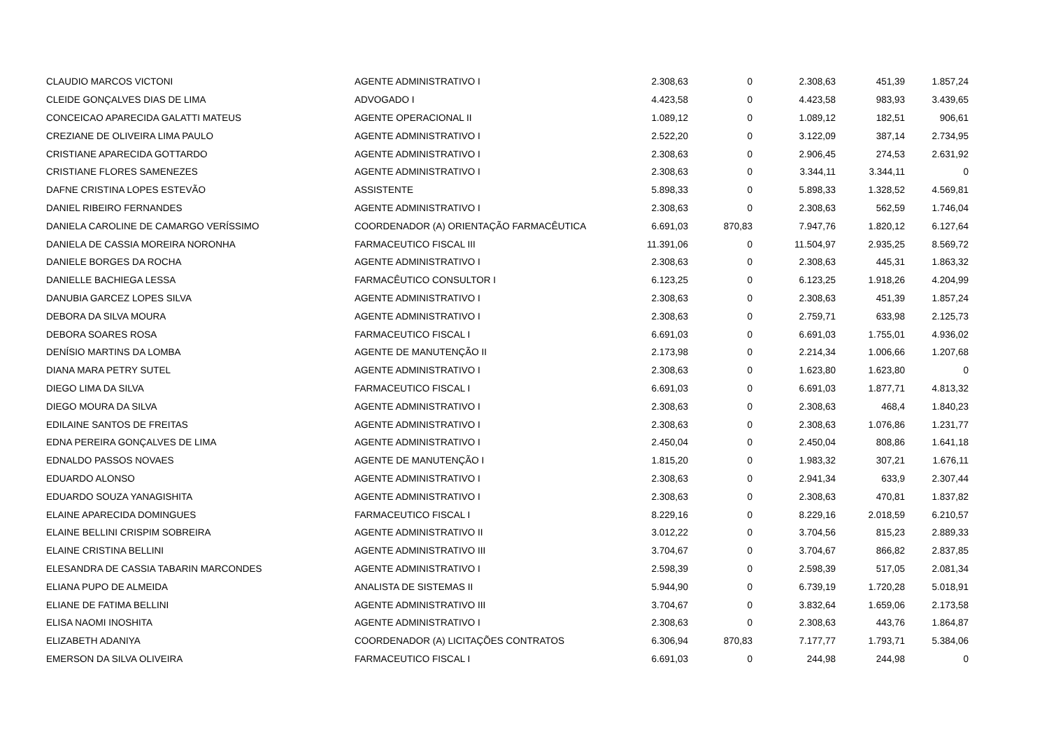| CLAUDIO MARCOS VICTONI | AGENTE ADMINISTRATIVO I | 2.308,63 | 0 | 2.308,63 | 451,39 | 1.857,24 |
| CLEIDE GONÇALVES DIAS DE LIMA | ADVOGADO I | 4.423,58 | 0 | 4.423,58 | 983,93 | 3.439,65 |
| CONCEICAO APARECIDA GALATTI MATEUS | AGENTE OPERACIONAL II | 1.089,12 | 0 | 1.089,12 | 182,51 | 906,61 |
| CREZIANE DE OLIVEIRA LIMA PAULO | AGENTE ADMINISTRATIVO I | 2.522,20 | 0 | 3.122,09 | 387,14 | 2.734,95 |
| CRISTIANE APARECIDA GOTTARDO | AGENTE ADMINISTRATIVO I | 2.308,63 | 0 | 2.906,45 | 274,53 | 2.631,92 |
| CRISTIANE FLORES SAMENEZES | AGENTE ADMINISTRATIVO I | 2.308,63 | 0 | 3.344,11 | 3.344,11 | 0 |
| DAFNE CRISTINA LOPES ESTEVÃO | ASSISTENTE | 5.898,33 | 0 | 5.898,33 | 1.328,52 | 4.569,81 |
| DANIEL RIBEIRO FERNANDES | AGENTE ADMINISTRATIVO I | 2.308,63 | 0 | 2.308,63 | 562,59 | 1.746,04 |
| DANIELA CAROLINE DE CAMARGO VERÍSSIMO | COORDENADOR (A) ORIENTAÇÃO FARMACÊUTICA | 6.691,03 | 870,83 | 7.947,76 | 1.820,12 | 6.127,64 |
| DANIELA DE CASSIA MOREIRA NORONHA | FARMACEUTICO FISCAL III | 11.391,06 | 0 | 11.504,97 | 2.935,25 | 8.569,72 |
| DANIELE BORGES DA ROCHA | AGENTE ADMINISTRATIVO I | 2.308,63 | 0 | 2.308,63 | 445,31 | 1.863,32 |
| DANIELLE BACHIEGA LESSA | FARMACÊUTICO CONSULTOR I | 6.123,25 | 0 | 6.123,25 | 1.918,26 | 4.204,99 |
| DANUBIA GARCEZ LOPES SILVA | AGENTE ADMINISTRATIVO I | 2.308,63 | 0 | 2.308,63 | 451,39 | 1.857,24 |
| DEBORA DA SILVA MOURA | AGENTE ADMINISTRATIVO I | 2.308,63 | 0 | 2.759,71 | 633,98 | 2.125,73 |
| DEBORA SOARES ROSA | FARMACEUTICO FISCAL I | 6.691,03 | 0 | 6.691,03 | 1.755,01 | 4.936,02 |
| DENÍSIO MARTINS DA LOMBA | AGENTE DE MANUTENÇÃO II | 2.173,98 | 0 | 2.214,34 | 1.006,66 | 1.207,68 |
| DIANA MARA PETRY SUTEL | AGENTE ADMINISTRATIVO I | 2.308,63 | 0 | 1.623,80 | 1.623,80 | 0 |
| DIEGO LIMA DA SILVA | FARMACEUTICO FISCAL I | 6.691,03 | 0 | 6.691,03 | 1.877,71 | 4.813,32 |
| DIEGO MOURA DA SILVA | AGENTE ADMINISTRATIVO I | 2.308,63 | 0 | 2.308,63 | 468,4 | 1.840,23 |
| EDILAINE SANTOS DE FREITAS | AGENTE ADMINISTRATIVO I | 2.308,63 | 0 | 2.308,63 | 1.076,86 | 1.231,77 |
| EDNA PEREIRA GONÇALVES DE LIMA | AGENTE ADMINISTRATIVO I | 2.450,04 | 0 | 2.450,04 | 808,86 | 1.641,18 |
| EDNALDO PASSOS NOVAES | AGENTE DE MANUTENÇÃO I | 1.815,20 | 0 | 1.983,32 | 307,21 | 1.676,11 |
| EDUARDO ALONSO | AGENTE ADMINISTRATIVO I | 2.308,63 | 0 | 2.941,34 | 633,9 | 2.307,44 |
| EDUARDO SOUZA YANAGISHITA | AGENTE ADMINISTRATIVO I | 2.308,63 | 0 | 2.308,63 | 470,81 | 1.837,82 |
| ELAINE APARECIDA DOMINGUES | FARMACEUTICO FISCAL I | 8.229,16 | 0 | 8.229,16 | 2.018,59 | 6.210,57 |
| ELAINE BELLINI CRISPIM SOBREIRA | AGENTE ADMINISTRATIVO II | 3.012,22 | 0 | 3.704,56 | 815,23 | 2.889,33 |
| ELAINE CRISTINA BELLINI | AGENTE ADMINISTRATIVO III | 3.704,67 | 0 | 3.704,67 | 866,82 | 2.837,85 |
| ELESANDRA DE CASSIA TABARIN MARCONDES | AGENTE ADMINISTRATIVO I | 2.598,39 | 0 | 2.598,39 | 517,05 | 2.081,34 |
| ELIANA PUPO DE ALMEIDA | ANALISTA DE SISTEMAS II | 5.944,90 | 0 | 6.739,19 | 1.720,28 | 5.018,91 |
| ELIANE DE FATIMA BELLINI | AGENTE ADMINISTRATIVO III | 3.704,67 | 0 | 3.832,64 | 1.659,06 | 2.173,58 |
| ELISA NAOMI INOSHITA | AGENTE ADMINISTRATIVO I | 2.308,63 | 0 | 2.308,63 | 443,76 | 1.864,87 |
| ELIZABETH ADANIYA | COORDENADOR (A) LICITAÇÕES CONTRATOS | 6.306,94 | 870,83 | 7.177,77 | 1.793,71 | 5.384,06 |
| EMERSON DA SILVA OLIVEIRA | FARMACEUTICO FISCAL I | 6.691,03 | 0 | 244,98 | 244,98 | 0 |